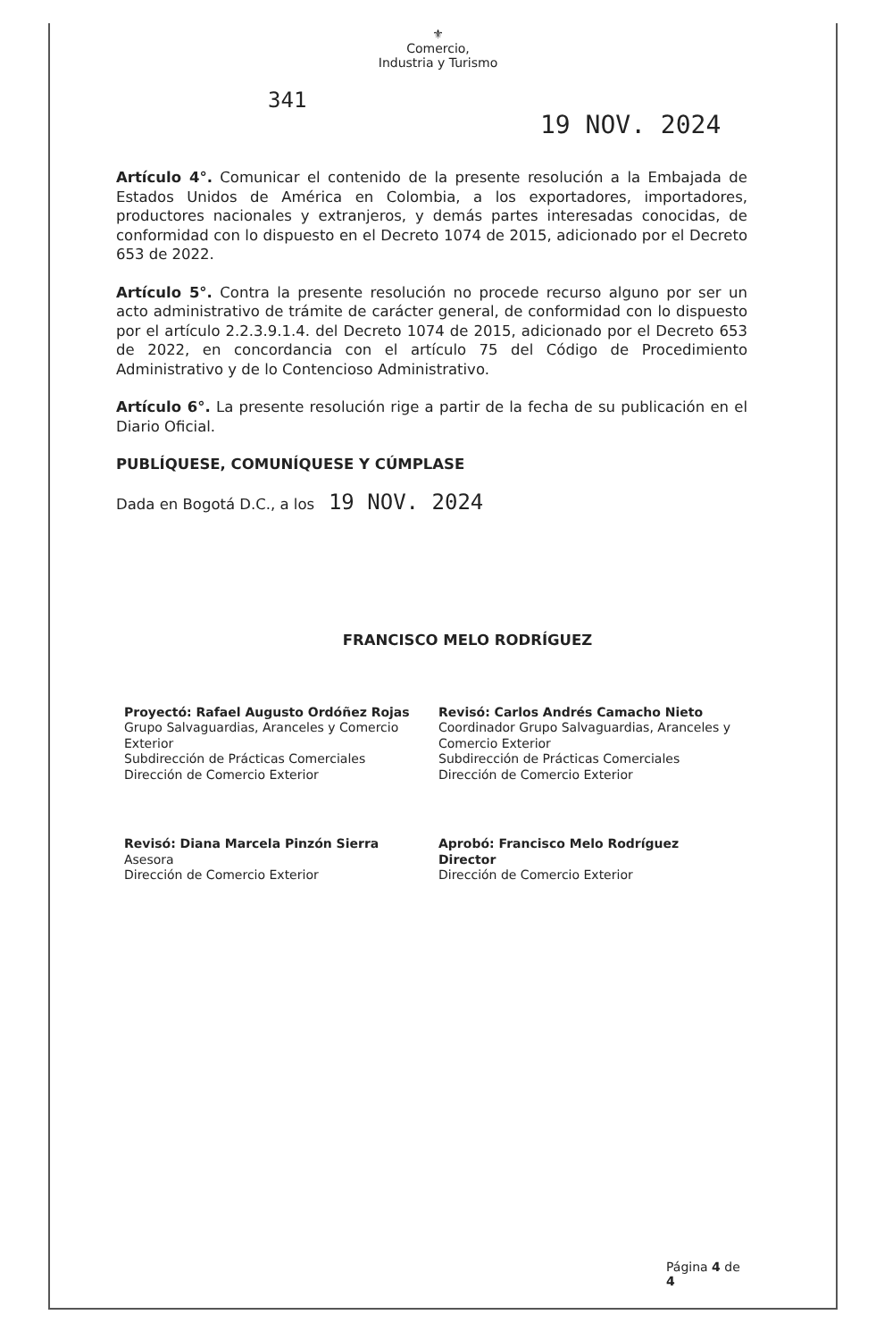⚜
Comercio,
Industria y Turismo
341
19 NOV. 2024
Artículo 4°. Comunicar el contenido de la presente resolución a la Embajada de Estados Unidos de América en Colombia, a los exportadores, importadores, productores nacionales y extranjeros, y demás partes interesadas conocidas, de conformidad con lo dispuesto en el Decreto 1074 de 2015, adicionado por el Decreto 653 de 2022.
Artículo 5°. Contra la presente resolución no procede recurso alguno por ser un acto administrativo de trámite de carácter general, de conformidad con lo dispuesto por el artículo 2.2.3.9.1.4. del Decreto 1074 de 2015, adicionado por el Decreto 653 de 2022, en concordancia con el artículo 75 del Código de Procedimiento Administrativo y de lo Contencioso Administrativo.
Artículo 6°. La presente resolución rige a partir de la fecha de su publicación en el Diario Oficial.
PUBLÍQUESE, COMUNÍQUESE Y CÚMPLASE
Dada en Bogotá D.C., a los 19 NOV. 2024
FRANCISCO MELO RODRÍGUEZ
Proyectó: Rafael Augusto Ordóñez Rojas
Grupo Salvaguardias, Aranceles y Comercio Exterior
Subdirección de Prácticas Comerciales
Dirección de Comercio Exterior
Revisó: Carlos Andrés Camacho Nieto
Coordinador Grupo Salvaguardias, Aranceles y Comercio Exterior
Subdirección de Prácticas Comerciales
Dirección de Comercio Exterior
Revisó: Diana Marcela Pinzón Sierra
Asesora
Dirección de Comercio Exterior
Aprobó: Francisco Melo Rodríguez
Director
Dirección de Comercio Exterior
Página 4 de 4